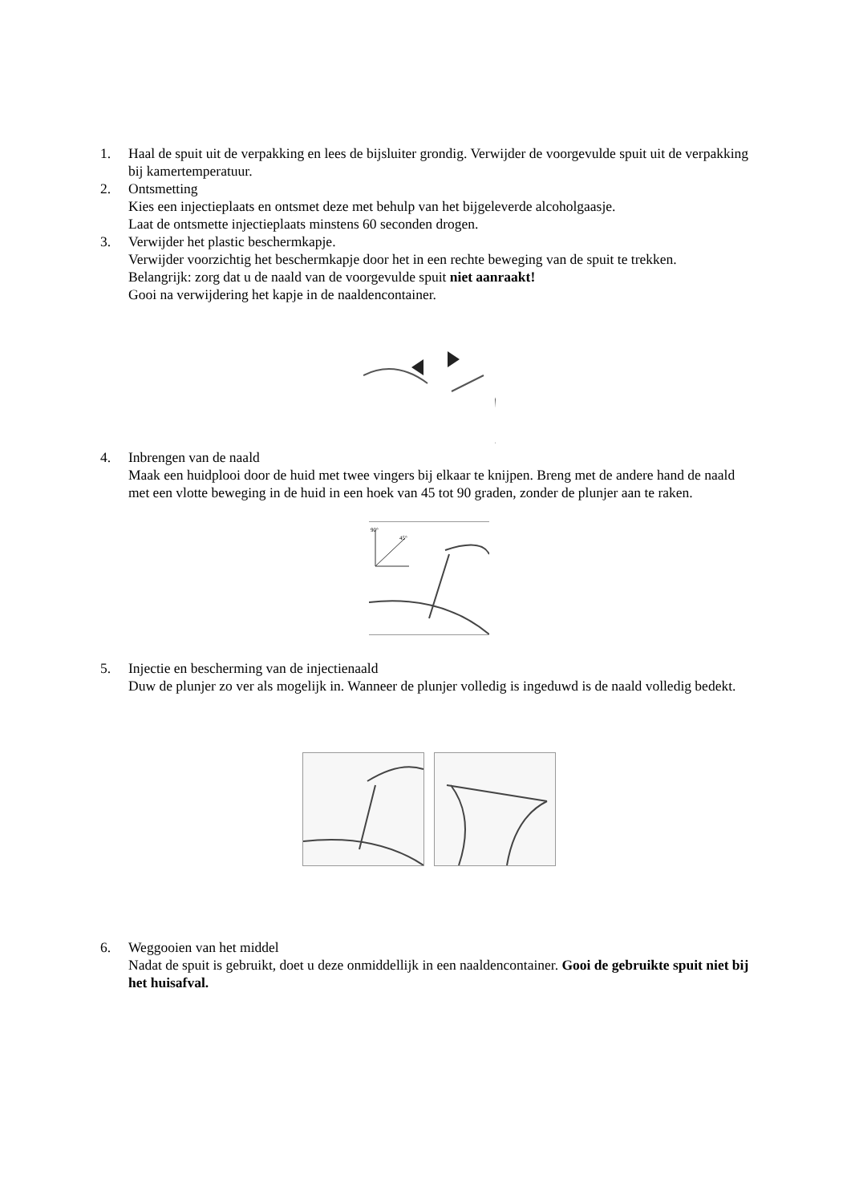1. Haal de spuit uit de verpakking en lees de bijsluiter grondig. Verwijder de voorgevulde spuit uit de verpakking bij kamertemperatuur.
2. Ontsmetting
Kies een injectieplaats en ontsmet deze met behulp van het bijgeleverde alcoholgaasje.
Laat de ontsmette injectieplaats minstens 60 seconden drogen.
3. Verwijder het plastic beschermkapje.
Verwijder voorzichtig het beschermkapje door het in een rechte beweging van de spuit te trekken.
Belangrijk: zorg dat u de naald van de voorgevulde spuit niet aanraakt!
Gooi na verwijdering het kapje in de naaldencontainer.
4. Inbrengen van de naald
Maak een huidplooi door de huid met twee vingers bij elkaar te knijpen. Breng met de andere hand de naald met een vlotte beweging in de huid in een hoek van 45 tot 90 graden, zonder de plunjer aan te raken.
90°
45°
5. Injectie en bescherming van de injectienaald
Duw de plunjer zo ver als mogelijk in. Wanneer de plunjer volledig is ingeduwd is de naald volledig bedekt.
6. Weggooien van het middel
Nadat de spuit is gebruikt, doet u deze onmiddellijk in een naaldencontainer. Gooi de gebruikte spuit niet bij het huisafval.